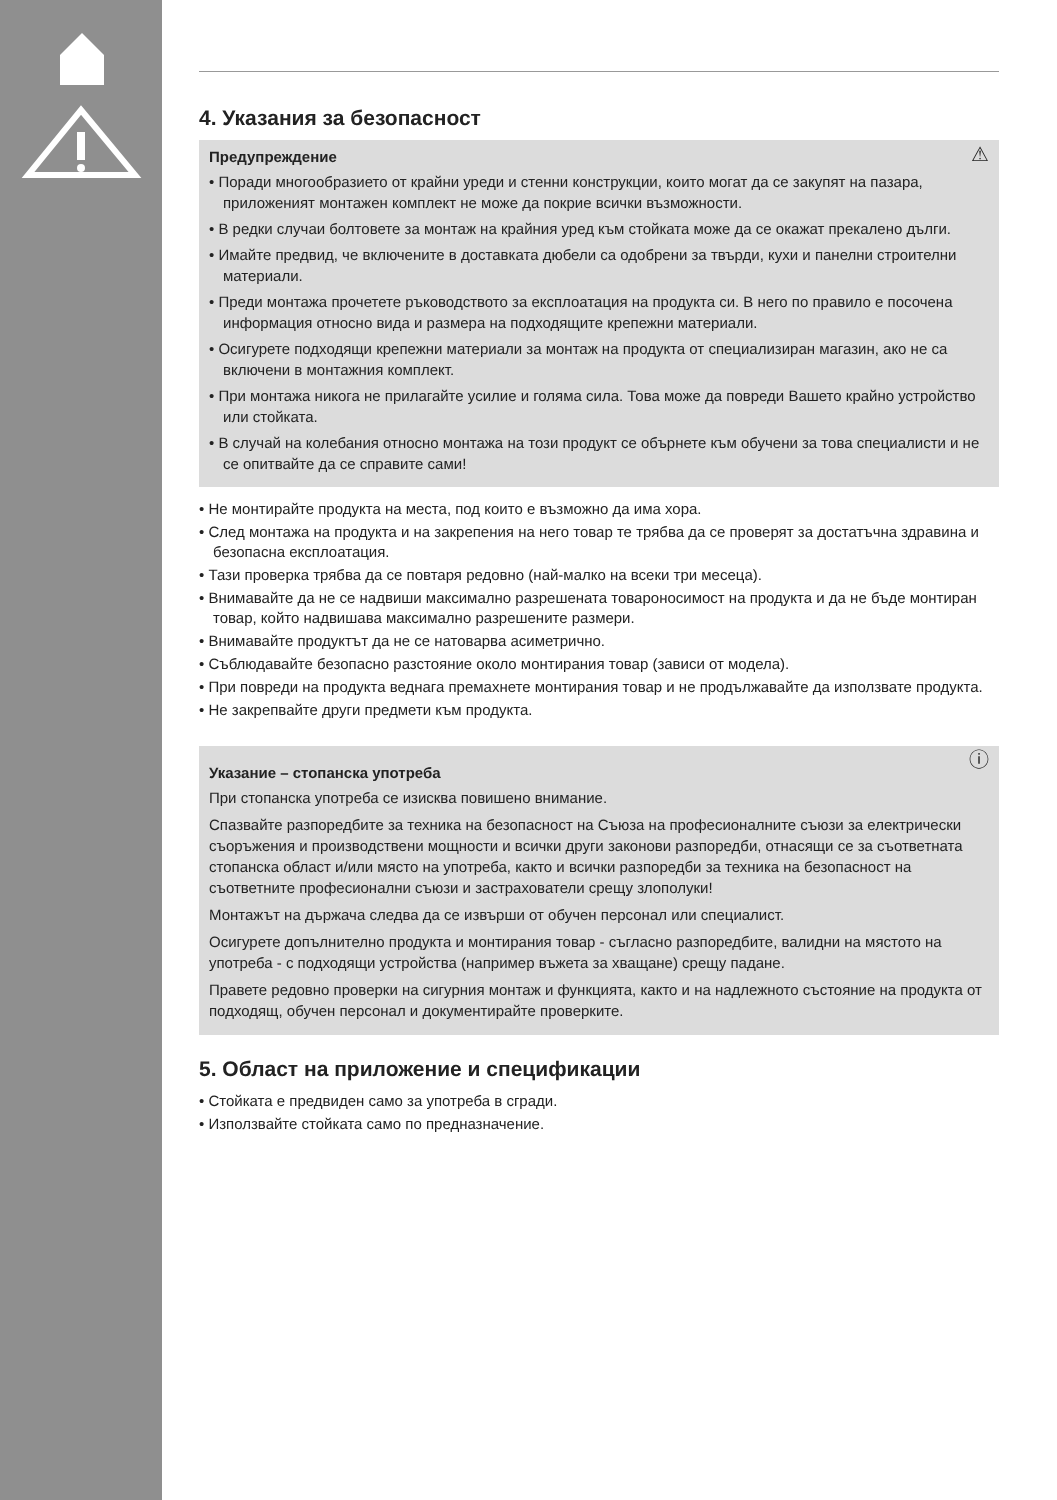4. Указания за безопасност
⚠ Предупреждение
• Поради многообразието от крайни уреди и стенни конструкции, които могат да се закупят на пазара, приложеният монтажен комплект не може да покрие всички възможности.
• В редки случаи болтовете за монтаж на крайния уред към стойката може да се окажат прекалено дълги.
• Имайте предвид, че включените в доставката дюбели са одобрени за твърди, кухи и панелни строителни материали.
• Преди монтажа прочетете ръководството за експлоатация на продукта си. В него по правило е посочена информация относно вида и размера на подходящите крепежни материали.
• Осигурете подходящи крепежни материали за монтаж на продукта от специализиран магазин, ако не са включени в монтажния комплект.
• При монтажа никога не прилагайте усилие и голяма сила. Това може да повреди Вашето крайно устройство или стойката.
• В случай на колебания относно монтажа на този продукт се обърнете към обучени за това специалисти и не се опитвайте да се справите сами!
• Не монтирайте продукта на места, под които е възможно да има хора.
• След монтажа на продукта и на закрепения на него товар те трябва да се проверят за достатъчна здравина и безопасна експлоатация.
• Тази проверка трябва да се повтаря редовно (най-малко на всеки три месеца).
• Внимавайте да не се надвиши максимално разрешената товароносимост на продукта и да не бъде монтиран товар, който надвишава максимално разрешените размери.
• Внимавайте продуктът да не се натоварва асиметрично.
• Съблюдавайте безопасно разстояние около монтирания товар (зависи от модела).
• При повреди на продукта веднага премахнете монтирания товар и не продължавайте да използвате продукта.
• Не закрепвайте други предмети към продукта.
ⓘ Указание – стопанска употреба
При стопанска употреба се изисква повишено внимание.
Спазвайте разпоредбите за техника на безопасност на Съюза на професионалните съюзи за електрически съоръжения и производствени мощности и всички други законови разпоредби, отнасящи се за съответната стопанска област и/или място на употреба, както и всички разпоредби за техника на безопасност на съответните професионални съюзи и застрахователи срещу злополуки!
Монтажът на държача следва да се извърши от обучен персонал или специалист.
Осигурете допълнително продукта и монтирания товар - съгласно разпоредбите, валидни на мястото на употреба - с подходящи устройства (например въжета за хващане) срещу падане.
Правете редовно проверки на сигурния монтаж и функцията, както и на надлежното състояние на продукта от подходящ, обучен персонал и документирайте проверките.
5. Област на приложение и спецификации
• Стойката е предвиден само за употреба в сгради.
• Използвайте стойката само по предназначение.